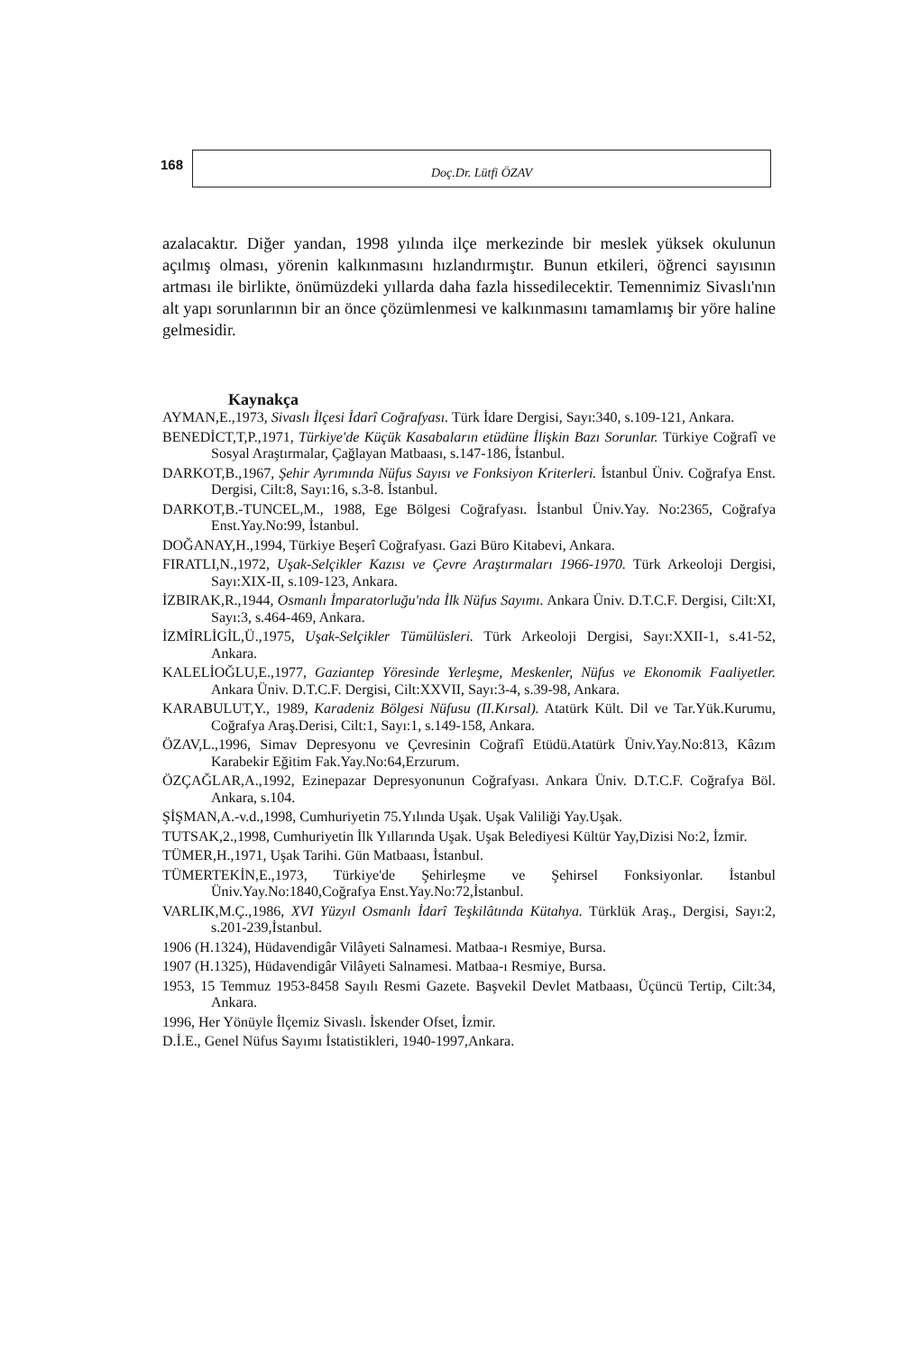168
Doç.Dr. Lütfi ÖZAV
azalacaktır. Diğer yandan, 1998 yılında ilçe merkezinde bir meslek yüksek okulunun açılmış olması, yörenin kalkınmasını hızlandırmıştır. Bunun etkileri, öğrenci sayısının artması ile birlikte, önümüzdeki yıllarda daha fazla hissedilecektir. Temennimiz Sivaslı'nın alt yapı sorunlarının bir an önce çözümlenmesi ve kalkınmasını tamamlamış bir yöre haline gelmesidir.
Kaynakça
AYMAN,E.,1973, Sivaslı İlçesi İdarî Coğrafyası. Türk İdare Dergisi, Sayı:340, s.109-121, Ankara.
BENEDİCT,T,P.,1971, Türkiye'de Küçük Kasabaların etüdüne İlişkin Bazı Sorunlar. Türkiye Coğrafî ve Sosyal Araştırmalar, Çağlayan Matbaası, s.147-186, İstanbul.
DARKOT,B.,1967, Şehir Ayrımında Nüfus Sayısı ve Fonksiyon Kriterleri. İstanbul Üniv. Coğrafya Enst. Dergisi, Cilt:8, Sayı:16, s.3-8. İstanbul.
DARKOT,B.-TUNCEL,M., 1988, Ege Bölgesi Coğrafyası. İstanbul Üniv.Yay. No:2365, Coğrafya Enst.Yay.No:99, İstanbul.
DOĞANAY,H.,1994, Türkiye Beşerî Coğrafyası. Gazi Büro Kitabevi, Ankara.
FIRATLI,N.,1972, Uşak-Selçikler Kazısı ve Çevre Araştırmaları 1966-1970. Türk Arkeoloji Dergisi, Sayı:XIX-II, s.109-123, Ankara.
İZBIRAK,R.,1944, Osmanlı İmparatorluğu'nda İlk Nüfus Sayımı. Ankara Üniv. D.T.C.F. Dergisi, Cilt:XI, Sayı:3, s.464-469, Ankara.
İZMİRLİGİL,Ü.,1975, Uşak-Selçikler Tümülüsleri. Türk Arkeoloji Dergisi, Sayı:XXII-1, s.41-52, Ankara.
KALELİOĞLU,E.,1977, Gaziantep Yöresinde Yerleşme, Meskenler, Nüfus ve Ekonomik Faaliyetler. Ankara Üniv. D.T.C.F. Dergisi, Cilt:XXVII, Sayı:3-4, s.39-98, Ankara.
KARABULUT,Y., 1989, Karadeniz Bölgesi Nüfusu (II.Kırsal). Atatürk Kült. Dil ve Tar.Yük.Kurumu, Coğrafya Araş.Derisi, Cilt:1, Sayı:1, s.149-158, Ankara.
ÖZAV,L.,1996, Simav Depresyonu ve Çevresinin Coğrafî Etüdü.Atatürk Üniv.Yay.No:813, Kâzım Karabekir Eğitim Fak.Yay.No:64,Erzurum.
ÖZÇAĞLAR,A.,1992, Ezinepazar Depresyonunun Coğrafyası. Ankara Üniv. D.T.C.F. Coğrafya Böl. Ankara, s.104.
ŞİŞMAN,A.-v.d.,1998, Cumhuriyetin 75.Yılında Uşak. Uşak Valiliği Yay.Uşak.
TUTSAK,2.,1998, Cumhuriyetin İlk Yıllarında Uşak. Uşak Belediyesi Kültür Yay,Dizisi No:2, İzmir.
TÜMER,H.,1971, Uşak Tarihi. Gün Matbaası, İstanbul.
TÜMERTEKİN,E.,1973, Türkiye'de Şehirleşme ve Şehirsel Fonksiyonlar. İstanbul Üniv.Yay.No:1840,Coğrafya Enst.Yay.No:72,İstanbul.
VARLIK,M.Ç.,1986, XVI Yüzyıl Osmanlı İdarî Teşkilâtında Kütahya. Türklük Araş., Dergisi, Sayı:2, s.201-239,İstanbul.
1906 (H.1324), Hüdavendigâr Vilâyeti Salnamesi. Matbaa-ı Resmiye, Bursa.
1907 (H.1325), Hüdavendigâr Vilâyeti Salnamesi. Matbaa-ı Resmiye, Bursa.
1953, 15 Temmuz 1953-8458 Sayılı Resmi Gazete. Başvekil Devlet Matbaası, Üçüncü Tertip, Cilt:34, Ankara.
1996, Her Yönüyle İlçemiz Sivaslı. İskender Ofset, İzmir.
D.İ.E., Genel Nüfus Sayımı İstatistikleri, 1940-1997,Ankara.